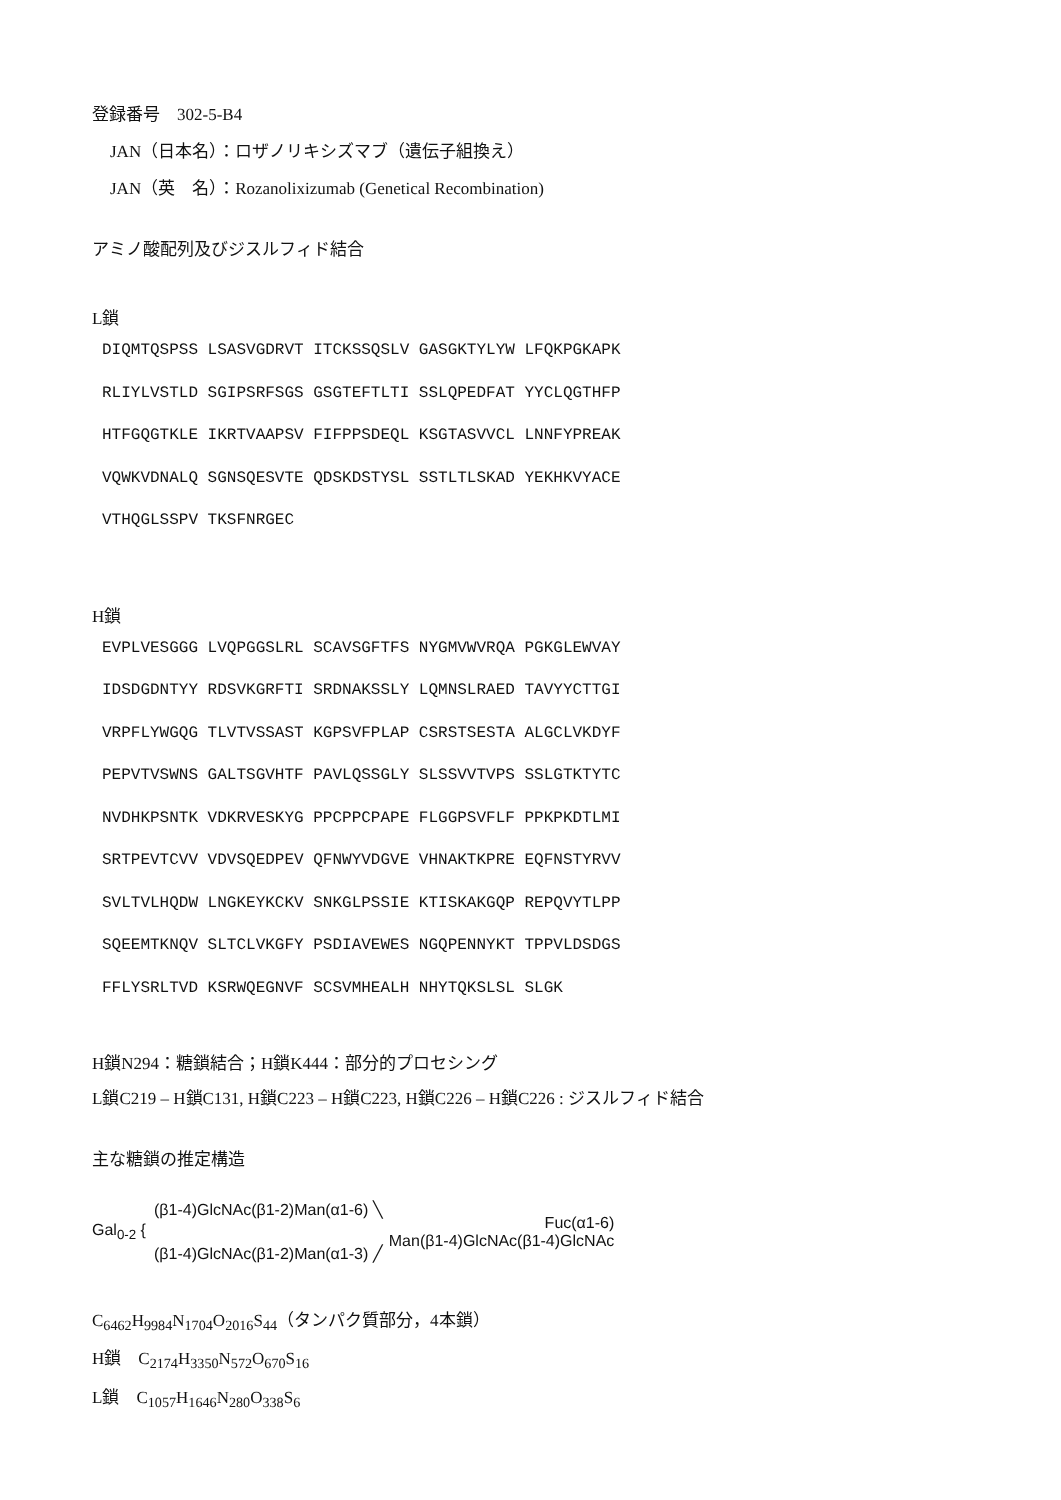登録番号　302-5-B4
JAN（日本名）：ロザノリキシズマブ（遺伝子組換え）
JAN（英　名）：Rozanolixizumab (Genetical Recombination)
アミノ酸配列及びジスルフィド結合
L鎖
DIQMTQSPSS LSASVGDRVT ITCKSSQSLV GASGKTYLYW LFQKPGKAPK RLIYLVSTLD SGIPSRFSGS GSGTEFTLTI SSLQPEDFAT YYCLQGTHFP HTFGQGTKLE IKRTVAAPSV FIFPPSDEQL KSGTASVVCL LNNFYPREAK VQWKVDNALQ SGNSQESVTE QDSKDSTYSL SSTLTLSKAD YEKHKVYACE VTHQGLSSPV TKSFNRGEC
H鎖
EVPLVESGGG LVQPGGSLRL SCAVSGFTFS NYGMVWVRQA PGKGLEWVAY IDSDGDNTYY RDSVKGRFTI SRDNAKSSLY LQMNSLRAED TAVYYCTTGI VRPFLYWGQG TLVTVSSAST KGPSVFPLAP CSRSTSESTA ALGCLVKDYF PEPVTVSWNS GALTSGVHTF PAVLQSSGLY SLSSVVTVPS SSLGTKTYTC NVDHKPSNTK VDKRVESKYG PPCPPCPAPE FLGGPSVFLF PPKPKDTLMI SRTPEVTCVV VDVSQEDPEV QFNWYVDGVE VHNAKTKPRE EQFNSTYRVV SVLTVLHQDW LNGKEYKCKV SNKGLPSSIE KTISKAKGQP REPQVYTLPP SQEEMTKNQV SLTCLVKGFY PSDIAVEWES NGQPENNYKT TPPVLDSDGS FFLYSRLTVD KSRWQEGNVF SCSVMHEALH NHYTQKSLSL SLGK
H鎖N294：糖鎖結合；H鎖K444：部分的プロセシング
L鎖C219 – H鎖C131, H鎖C223 – H鎖C223, H鎖C226 – H鎖C226 : ジスルフィド結合
主な糖鎖の推定構造
Gal<sub>0-2</sub> { (β1-4)GlcNAc(β1-2)Man(α1-6) ╲
(β1-4)GlcNAc(β1-2)Man(α1-3) ╱ Fuc(α1-6)
Man(β1-4)GlcNAc(β1-4)GlcNAc
C<sub>6462</sub>H<sub>9984</sub>N<sub>1704</sub>O<sub>2016</sub>S<sub>44</sub>（タンパク質部分，4本鎖）
H鎖　C<sub>2174</sub>H<sub>3350</sub>N<sub>572</sub>O<sub>670</sub>S<sub>16</sub>
L鎖　C<sub>1057</sub>H<sub>1646</sub>N<sub>280</sub>O<sub>338</sub>S<sub>6</sub>